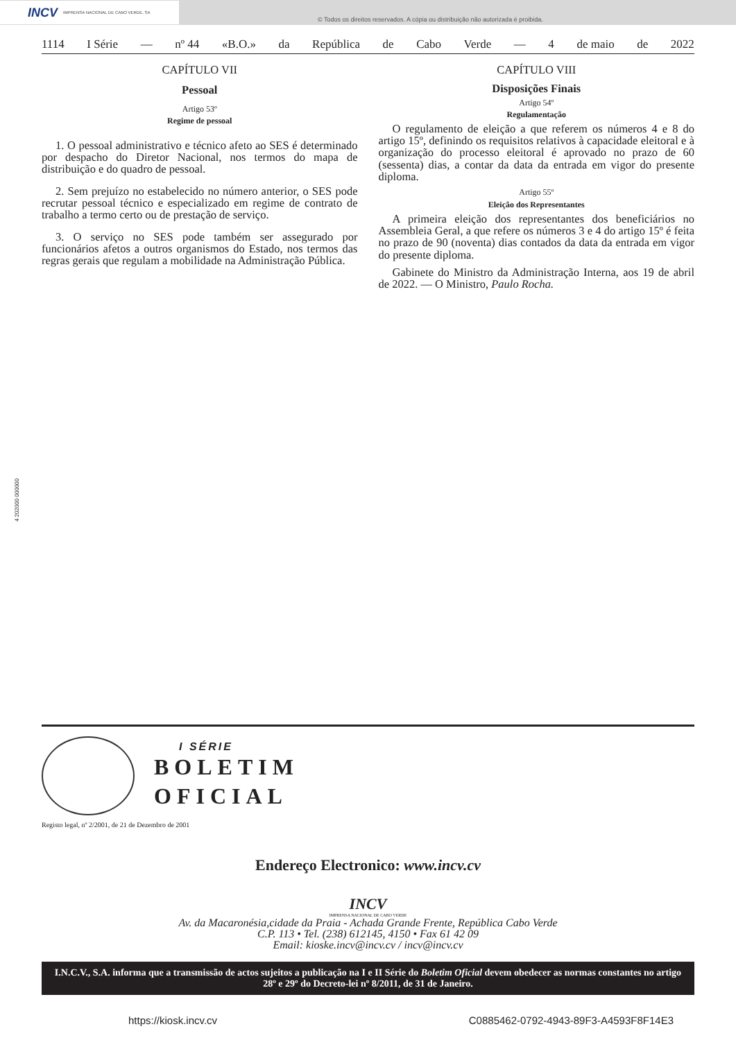INCV IMPRENSA NACIONAL DE CABO VERDE, SA
© Todos os direitos reservados. A cópia ou distribuição não autorizada é proibida.
1114 I Série — nº 44 «B.O.» da República de Cabo Verde — 4 de maio de 2022
CAPÍTULO VII
Pessoal
Artigo 53º
Regime de pessoal
1. O pessoal administrativo e técnico afeto ao SES é determinado por despacho do Diretor Nacional, nos termos do mapa de distribuição e do quadro de pessoal.
2. Sem prejuízo no estabelecido no número anterior, o SES pode recrutar pessoal técnico e especializado em regime de contrato de trabalho a termo certo ou de prestação de serviço.
3. O serviço no SES pode também ser assegurado por funcionários afetos a outros organismos do Estado, nos termos das regras gerais que regulam a mobilidade na Administração Pública.
CAPÍTULO VIII
Disposições Finais
Artigo 54º
Regulamentação
O regulamento de eleição a que referem os números 4 e 8 do artigo 15º, definindo os requisitos relativos à capacidade eleitoral e à organização do processo eleitoral é aprovado no prazo de 60 (sessenta) dias, a contar da data da entrada em vigor do presente diploma.
Artigo 55º
Eleição dos Representantes
A primeira eleição dos representantes dos beneficiários no Assembleia Geral, a que refere os números 3 e 4 do artigo 15º é feita no prazo de 90 (noventa) dias contados da data da entrada em vigor do presente diploma.
Gabinete do Ministro da Administração Interna, aos 19 de abril de 2022. — O Ministro, Paulo Rocha.
4 202000 000000
I SÉRIE
BOLETIM
OFICIAL
Registo legal, nº 2/2001, de 21 de Dezembro de 2001
Endereço Electronico: www.incv.cv
INCV
IMPRENSA NACIONAL DE CABO VERDE
Av. da Macaronésia,cidade da Praia - Achada Grande Frente, República Cabo Verde
C.P. 113 • Tel. (238) 612145, 4150 • Fax 61 42 09
Email: kioske.incv@incv.cv / incv@incv.cv
I.N.C.V., S.A. informa que a transmissão de actos sujeitos a publicação na I e II Série do Boletim Oficial devem obedecer as normas constantes no artigo 28º e 29º do Decreto-lei nº 8/2011, de 31 de Janeiro.
https://kiosk.incv.cv C0885462-0792-4943-89F3-A4593F8F14E3